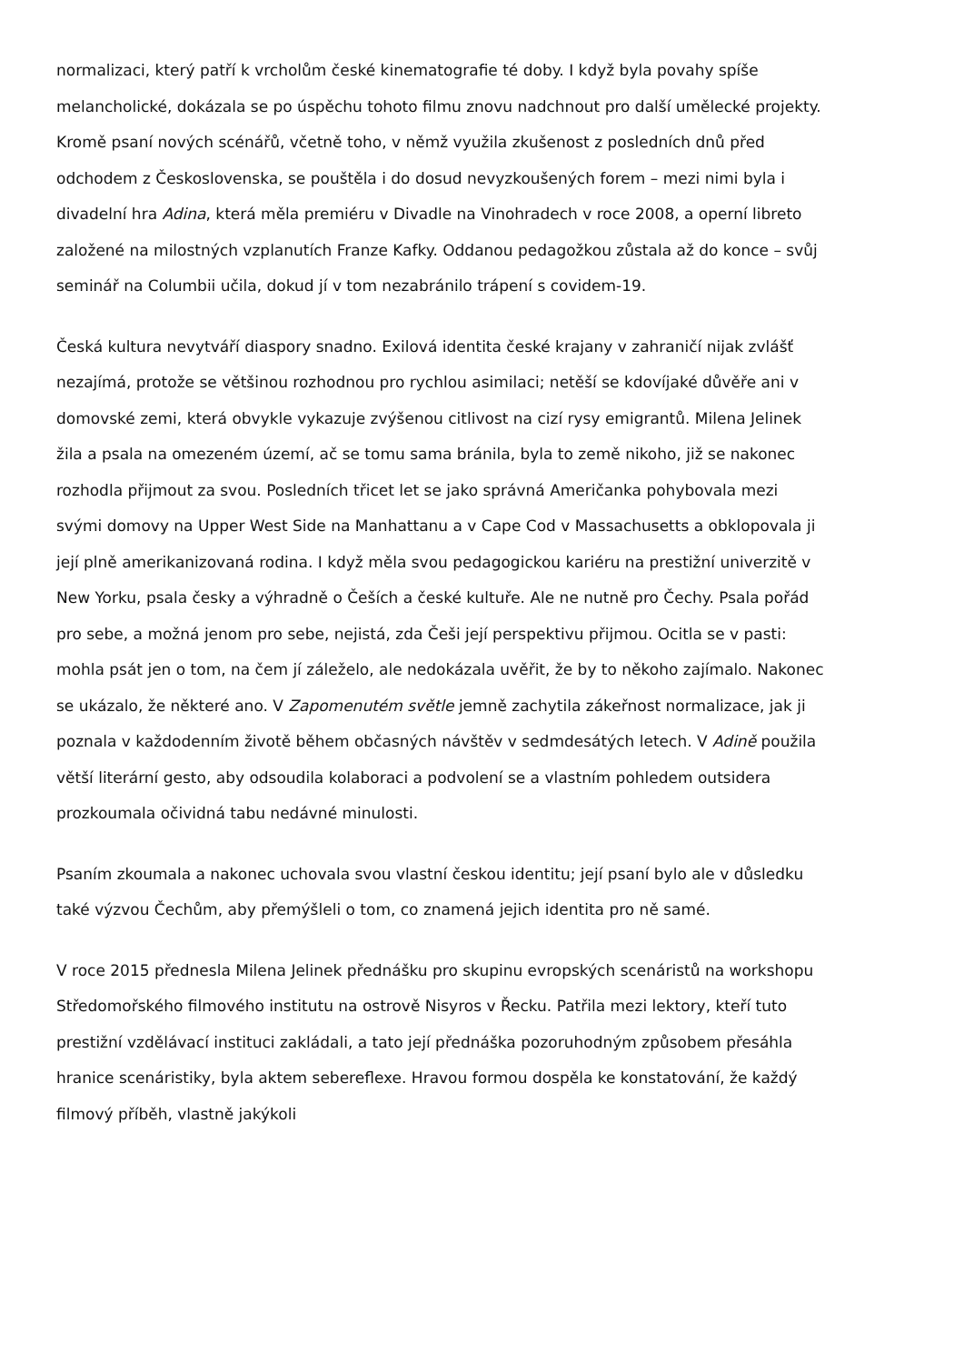normalizaci, který patří k vrcholům české kinematografie té doby. I když byla povahy spíše melancholické, dokázala se po úspěchu tohoto filmu znovu nadchnout pro další umělecké projekty. Kromě psaní nových scénářů, včetně toho, v němž využila zkušenost z posledních dnů před odchodem z Československa, se pouštěla i do dosud nevyzkoušených forem – mezi nimi byla i divadelní hra Adina, která měla premiéru v Divadle na Vinohradech v roce 2008, a operní libreto založené na milostných vzplanutích Franze Kafky. Oddanou pedagožkou zůstala až do konce – svůj seminář na Columbii učila, dokud jí v tom nezabránilo trápení s covidem-19.
Česká kultura nevytváří diaspory snadno. Exilová identita české krajany v zahraničí nijak zvlášť nezajímá, protože se většinou rozhodnou pro rychlou asimilaci; netěší se kdovíjaké důvěře ani v domovské zemi, která obvykle vykazuje zvýšenou citlivost na cizí rysy emigrantů. Milena Jelinek žila a psala na omezeném území, ač se tomu sama bránila, byla to země nikoho, již se nakonec rozhodla přijmout za svou. Posledních třicet let se jako správná Američanka pohybovala mezi svými domovy na Upper West Side na Manhattanu a v Cape Cod v Massachusetts a obklopovala ji její plně amerikanizovaná rodina. I když měla svou pedagogickou kariéru na prestižní univerzitě v New Yorku, psala česky a výhradně o Češích a české kultuře. Ale ne nutně pro Čechy. Psala pořád pro sebe, a možná jenom pro sebe, nejistá, zda Češi její perspektivu přijmou. Ocitla se v pasti: mohla psát jen o tom, na čem jí záleželo, ale nedokázala uvěřit, že by to někoho zajímalo. Nakonec se ukázalo, že některé ano. V Zapomenutém světle jemně zachytila zákeřnost normalizace, jak ji poznala v každodenním životě během občasných návštěv v sedmdesátých letech. V Adině použila větší literární gesto, aby odsoudila kolaboraci a podvolení se a vlastním pohledem outsidera prozkoumala očividná tabu nedávné minulosti.
Psaním zkoumala a nakonec uchovala svou vlastní českou identitu; její psaní bylo ale v důsledku také výzvou Čechům, aby přemýšleli o tom, co znamená jejich identita pro ně samé.
V roce 2015 přednesla Milena Jelinek přednášku pro skupinu evropských scenáristů na workshopu Středomořského filmového institutu na ostrově Nisyros v Řecku. Patřila mezi lektory, kteří tuto prestižní vzdělávací instituci zakládali, a tato její přednáška pozoruhodným způsobem přesáhla hranice scenáristiky, byla aktem sebereflexe. Hravou formou dospěla ke konstatování, že každý filmový příběh, vlastně jakýkoli